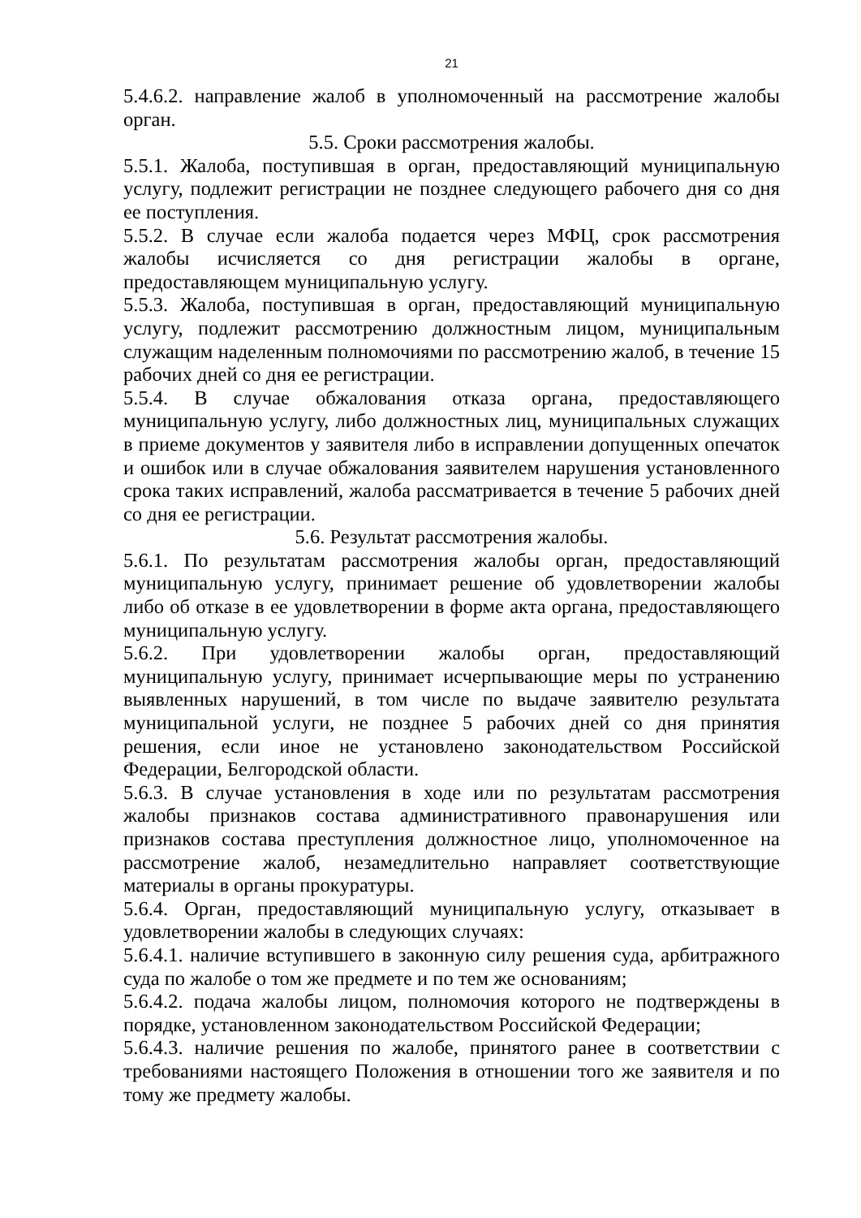21
5.4.6.2. направление жалоб в уполномоченный на рассмотрение жалобы орган.
5.5. Сроки рассмотрения жалобы.
5.5.1. Жалоба, поступившая в орган, предоставляющий муниципальную услугу, подлежит регистрации не позднее следующего рабочего дня со дня ее поступления.
5.5.2. В случае если жалоба подается через МФЦ, срок рассмотрения жалобы исчисляется со дня регистрации жалобы в органе, предоставляющем муниципальную услугу.
5.5.3. Жалоба, поступившая в орган, предоставляющий муниципальную услугу, подлежит рассмотрению должностным лицом, муниципальным служащим наделенным полномочиями по рассмотрению жалоб, в течение 15 рабочих дней со дня ее регистрации.
5.5.4. В случае обжалования отказа органа, предоставляющего муниципальную услугу, либо должностных лиц, муниципальных служащих в приеме документов у заявителя либо в исправлении допущенных опечаток и ошибок или в случае обжалования заявителем нарушения установленного срока таких исправлений, жалоба рассматривается в течение 5 рабочих дней со дня ее регистрации.
5.6. Результат рассмотрения жалобы.
5.6.1. По результатам рассмотрения жалобы орган, предоставляющий муниципальную услугу, принимает решение об удовлетворении жалобы либо об отказе в ее удовлетворении в форме акта органа, предоставляющего муниципальную услугу.
5.6.2. При удовлетворении жалобы орган, предоставляющий муниципальную услугу, принимает исчерпывающие меры по устранению выявленных нарушений, в том числе по выдаче заявителю результата муниципальной услуги, не позднее 5 рабочих дней со дня принятия решения, если иное не установлено законодательством Российской Федерации, Белгородской области.
5.6.3. В случае установления в ходе или по результатам рассмотрения жалобы признаков состава административного правонарушения или признаков состава преступления должностное лицо, уполномоченное на рассмотрение жалоб, незамедлительно направляет соответствующие материалы в органы прокуратуры.
5.6.4. Орган, предоставляющий муниципальную услугу, отказывает в удовлетворении жалобы в следующих случаях:
5.6.4.1. наличие вступившего в законную силу решения суда, арбитражного суда по жалобе о том же предмете и по тем же основаниям;
5.6.4.2. подача жалобы лицом, полномочия которого не подтверждены в порядке, установленном законодательством Российской Федерации;
5.6.4.3. наличие решения по жалобе, принятого ранее в соответствии с требованиями настоящего Положения в отношении того же заявителя и по тому же предмету жалобы.